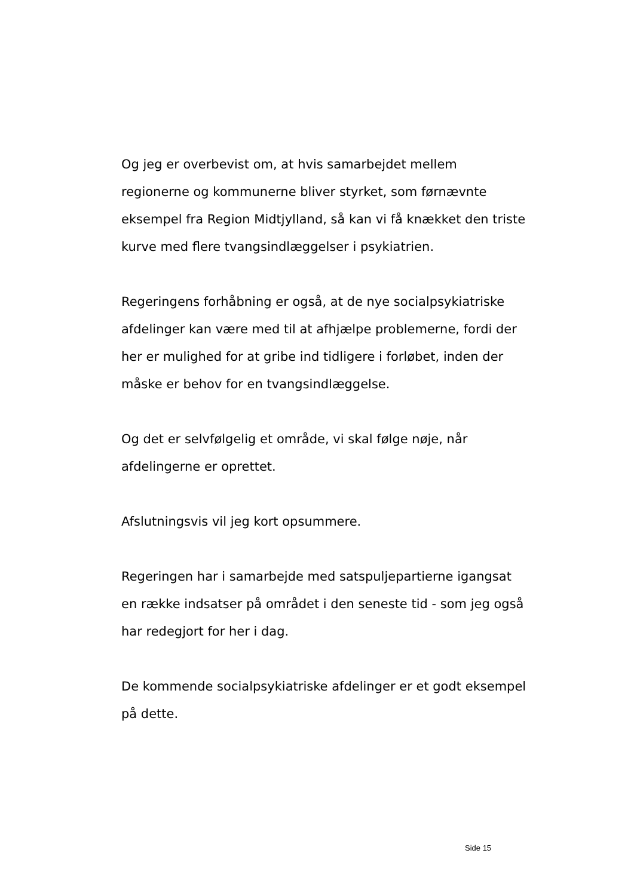Og jeg er overbevist om, at hvis samarbejdet mellem regionerne og kommunerne bliver styrket, som førnævnte eksempel fra Region Midtjylland, så kan vi få knækket den triste kurve med flere tvangsindlæggelser i psykiatrien.
Regeringens forhåbning er også, at de nye socialpsykiatriske afdelinger kan være med til at afhjælpe problemerne, fordi der her er mulighed for at gribe ind tidligere i forløbet, inden der måske er behov for en tvangsindlæggelse.
Og det er selvfølgelig et område, vi skal følge nøje, når afdelingerne er oprettet.
Afslutningsvis vil jeg kort opsummere.
Regeringen har i samarbejde med satspuljepartierne igangsat en række indsatser på området i den seneste tid - som jeg også har redegjort for her i dag.
De kommende socialpsykiatriske afdelinger er et godt eksempel på dette.
Side 15